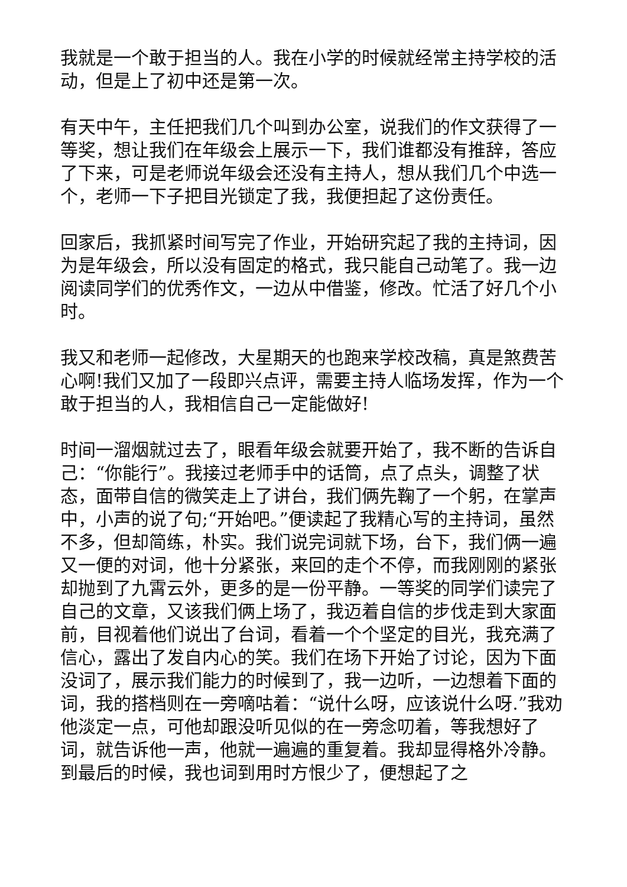我就是一个敢于担当的人。我在小学的时候就经常主持学校的活动，但是上了初中还是第一次。
有天中午，主任把我们几个叫到办公室，说我们的作文获得了一等奖，想让我们在年级会上展示一下，我们谁都没有推辞，答应了下来，可是老师说年级会还没有主持人，想从我们几个中选一个，老师一下子把目光锁定了我，我便担起了这份责任。
回家后，我抓紧时间写完了作业，开始研究起了我的主持词，因为是年级会，所以没有固定的格式，我只能自己动笔了。我一边阅读同学们的优秀作文，一边从中借鉴，修改。忙活了好几个小时。
我又和老师一起修改，大星期天的也跑来学校改稿，真是煞费苦心啊!我们又加了一段即兴点评，需要主持人临场发挥，作为一个敢于担当的人，我相信自己一定能做好!
时间一溜烟就过去了，眼看年级会就要开始了，我不断的告诉自己：“你能行”。我接过老师手中的话筒，点了点头，调整了状态，面带自信的微笑走上了讲台，我们俩先鞠了一个躬，在掌声中，小声的说了句;“开始吧。”便读起了我精心写的主持词，虽然不多，但却简练，朴实。我们说完词就下场，台下，我们俩一遍又一便的对词，他十分紧张，来回的走个不停，而我刚刚的紧张却抛到了九霄云外，更多的是一份平静。一等奖的同学们读完了自己的文章，又该我们俩上场了，我迈着自信的步伐走到大家面前，目视着他们说出了台词，看着一个个坚定的目光，我充满了信心，露出了发自内心的笑。我们在场下开始了讨论，因为下面没词了，展示我们能力的时候到了，我一边听，一边想着下面的词，我的搭档则在一旁嘀咕着：“说什么呀，应该说什么呀.”我劝他淡定一点，可他却跟没听见似的在一旁念叨着，等我想好了词，就告诉他一声，他就一遍遍的重复着。我却显得格外冷静。到最后的时候，我也词到用时方恨少了，便想起了之